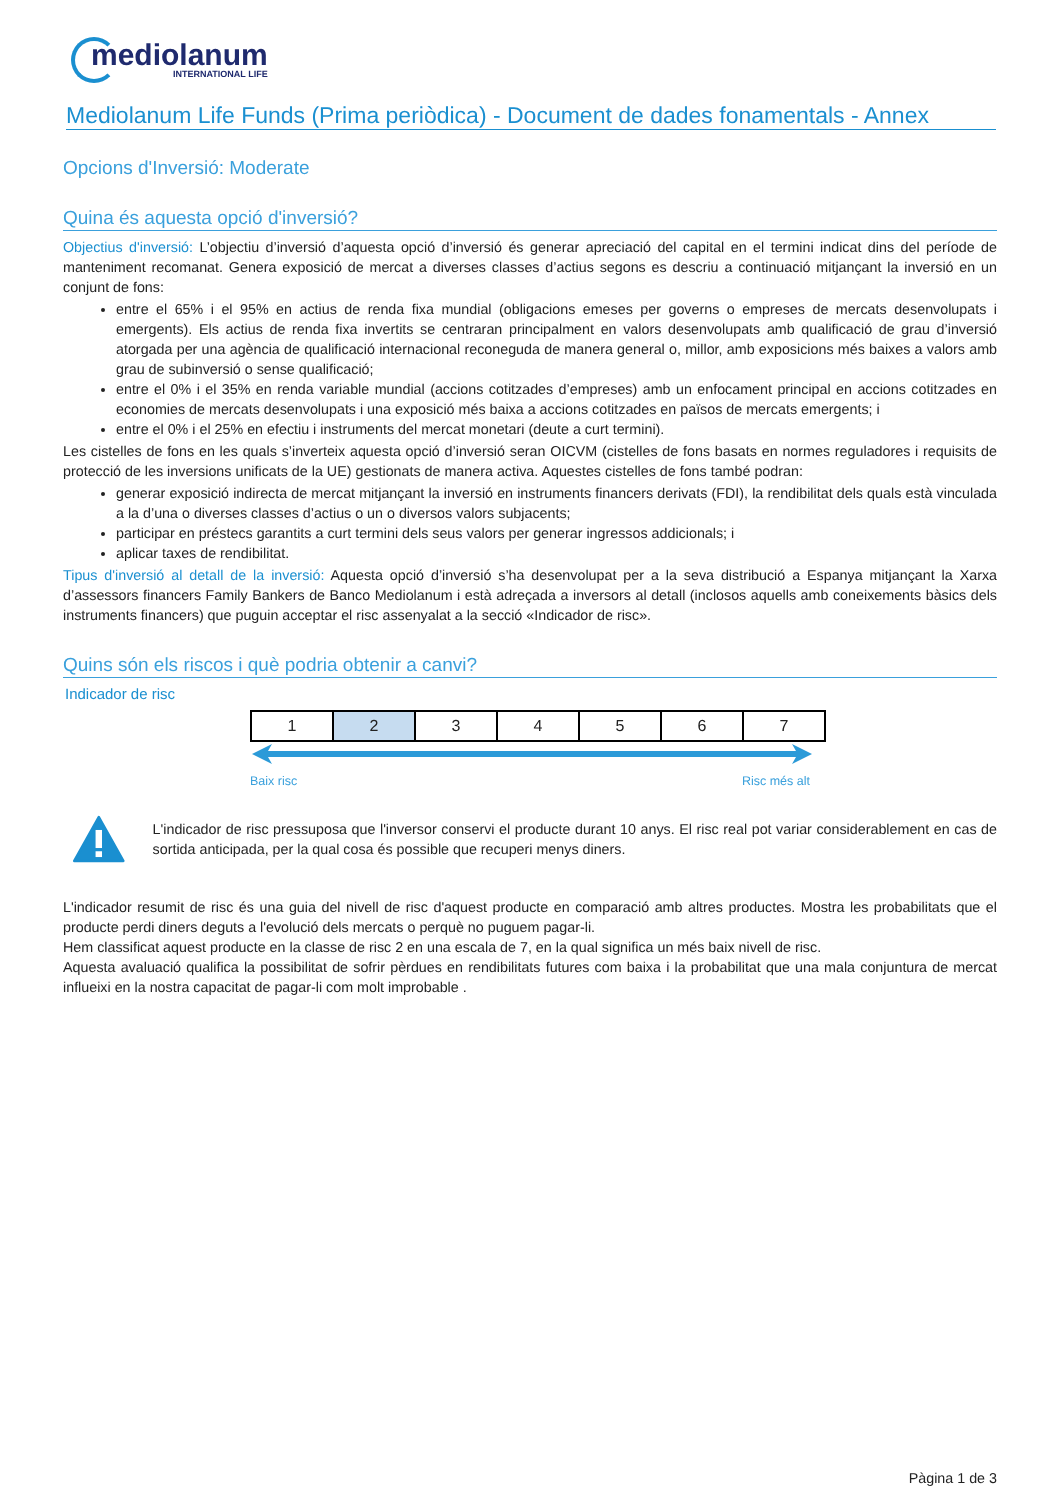mediolanum
INTERNATIONAL LIFE
Mediolanum Life Funds (Prima periòdica) - Document de dades fonamentals - Annex
Opcions d'Inversió: Moderate
Quina és aquesta opció d'inversió?
Objectius d'inversió: L’objectiu d’inversió d’aquesta opció d’inversió és generar apreciació del capital en el termini indicat dins del període de manteniment recomanat. Genera exposició de mercat a diverses classes d’actius segons es descriu a continuació mitjançant la inversió en un conjunt de fons:
entre el 65% i el 95% en actius de renda fixa mundial (obligacions emeses per governs o empreses de mercats desenvolupats i emergents). Els actius de renda fixa invertits se centraran principalment en valors desenvolupats amb qualificació de grau d’inversió atorgada per una agència de qualificació internacional reconeguda de manera general o, millor, amb exposicions més baixes a valors amb grau de subinversió o sense qualificació;
entre el 0% i el 35% en renda variable mundial (accions cotitzades d’empreses) amb un enfocament principal en accions cotitzades en economies de mercats desenvolupats i una exposició més baixa a accions cotitzades en països de mercats emergents; i
entre el 0% i el 25% en efectiu i instruments del mercat monetari (deute a curt termini).
Les cistelles de fons en les quals s’inverteix aquesta opció d’inversió seran OICVM (cistelles de fons basats en normes reguladores i requisits de protecció de les inversions unificats de la UE) gestionats de manera activa. Aquestes cistelles de fons també podran:
generar exposició indirecta de mercat mitjançant la inversió en instruments financers derivats (FDI), la rendibilitat dels quals està vinculada a la d’una o diverses classes d’actius o un o diversos valors subjacents;
participar en préstecs garantits a curt termini dels seus valors per generar ingressos addicionals; i
aplicar taxes de rendibilitat.
Tipus d'inversió al detall de la inversió: Aquesta opció d’inversió s’ha desenvolupat per a la seva distribució a Espanya mitjançant la Xarxa d’assessors financers Family Bankers de Banco Mediolanum i està adreçada a inversors al detall (inclosos aquells amb coneixements bàsics dels instruments financers) que puguin acceptar el risc assenyalat a la secció «Indicador de risc».
Quins són els riscos i què podria obtenir a canvi?
Indicador de risc
| 1 | 2 | 3 | 4 | 5 | 6 | 7 |
Baix risc Risc més alt
L'indicador de risc pressuposa que l'inversor conservi el producte durant 10 anys. El risc real pot variar considerablement en cas de sortida anticipada, per la qual cosa és possible que recuperi menys diners.
L'indicador resumit de risc és una guia del nivell de risc d'aquest producte en comparació amb altres productes. Mostra les probabilitats que el producte perdi diners deguts a l'evolució dels mercats o perquè no puguem pagar-li.
Hem classificat aquest producte en la classe de risc 2 en una escala de 7, en la qual significa un més baix nivell de risc.
Aquesta avaluació qualifica la possibilitat de sofrir pèrdues en rendibilitats futures com baixa i la probabilitat que una mala conjuntura de mercat influeixi en la nostra capacitat de pagar-li com molt improbable .
Pàgina 1 de 3